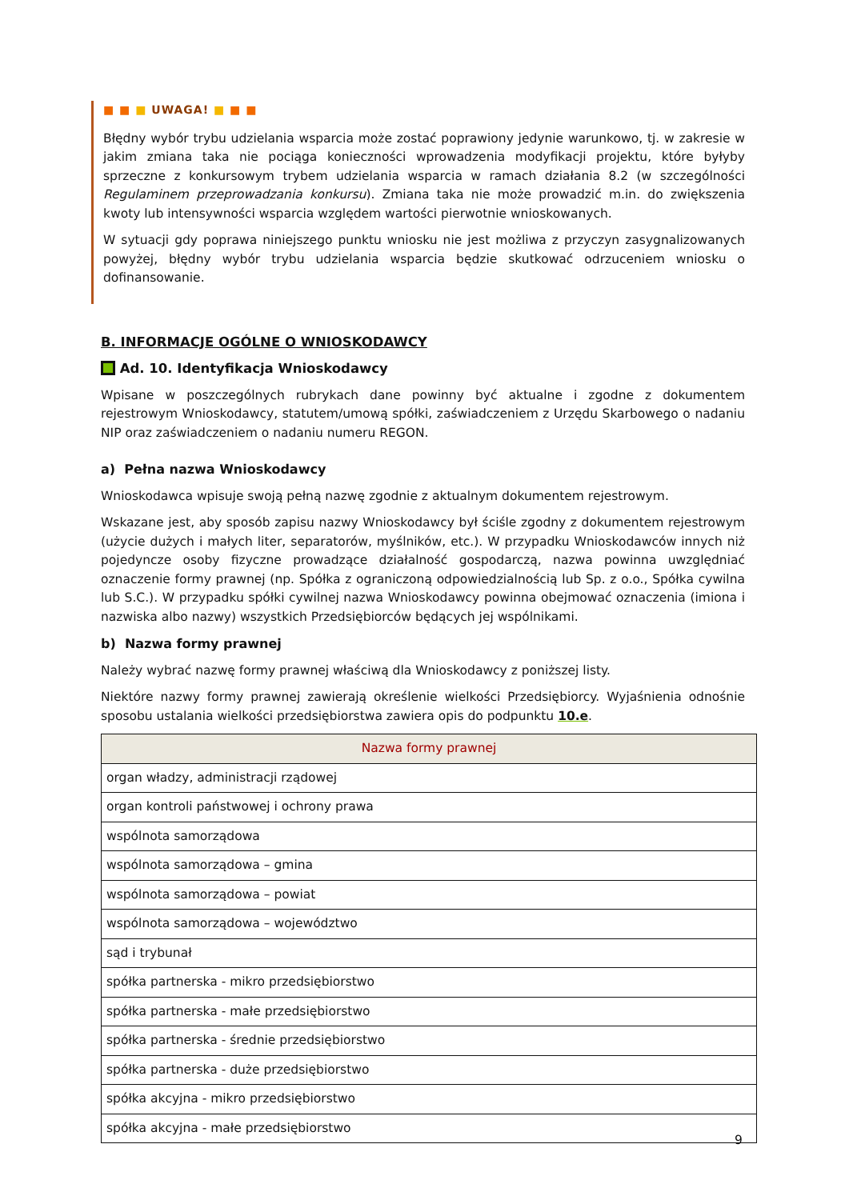■ ■ ■ UWAGA! ■ ■ ■
Błędny wybór trybu udzielania wsparcia może zostać poprawiony jedynie warunkowo, tj. w zakresie w jakim zmiana taka nie pociąga konieczności wprowadzenia modyfikacji projektu, które byłyby sprzeczne z konkursowym trybem udzielania wsparcia w ramach działania 8.2 (w szczególności Regulaminem przeprowadzania konkursu). Zmiana taka nie może prowadzić m.in. do zwiększenia kwoty lub intensywności wsparcia względem wartości pierwotnie wnioskowanych.
W sytuacji gdy poprawa niniejszego punktu wniosku nie jest możliwa z przyczyn zasygnalizowanych powyżej, błędny wybór trybu udzielania wsparcia będzie skutkować odrzuceniem wniosku o dofinansowanie.
B. INFORMACJE OGÓLNE O WNIOSKODAWCY
Ad. 10. Identyfikacja Wnioskodawcy
Wpisane w poszczególnych rubrykach dane powinny być aktualne i zgodne z dokumentem rejestrowym Wnioskodawcy, statutem/umową spółki, zaświadczeniem z Urzędu Skarbowego o nadaniu NIP oraz zaświadczeniem o nadaniu numeru REGON.
a) Pełna nazwa Wnioskodawcy
Wnioskodawca wpisuje swoją pełną nazwę zgodnie z aktualnym dokumentem rejestrowym.
Wskazane jest, aby sposób zapisu nazwy Wnioskodawcy był ściśle zgodny z dokumentem rejestrowym (użycie dużych i małych liter, separatorów, myślników, etc.). W przypadku Wnioskodawców innych niż pojedyncze osoby fizyczne prowadzące działalność gospodarczą, nazwa powinna uwzględniać oznaczenie formy prawnej (np. Spółka z ograniczoną odpowiedzialnością lub Sp. z o.o., Spółka cywilna lub S.C.). W przypadku spółki cywilnej nazwa Wnioskodawcy powinna obejmować oznaczenia (imiona i nazwiska albo nazwy) wszystkich Przedsiębiorców będących jej wspólnikami.
b) Nazwa formy prawnej
Należy wybrać nazwę formy prawnej właściwą dla Wnioskodawcy z poniższej listy.
Niektóre nazwy formy prawnej zawierają określenie wielkości Przedsiębiorcy. Wyjaśnienia odnośnie sposobu ustalania wielkości przedsiębiorstwa zawiera opis do podpunktu 10.e.
| Nazwa formy prawnej |
| --- |
| organ władzy, administracji rządowej |
| organ kontroli państwowej i ochrony prawa |
| wspólnota samorządowa |
| wspólnota samorządowa – gmina |
| wspólnota samorządowa – powiat |
| wspólnota samorządowa – województwo |
| sąd i trybunał |
| spółka partnerska - mikro przedsiębiorstwo |
| spółka partnerska - małe przedsiębiorstwo |
| spółka partnerska - średnie przedsiębiorstwo |
| spółka partnerska - duże przedsiębiorstwo |
| spółka akcyjna - mikro przedsiębiorstwo |
| spółka akcyjna - małe przedsiębiorstwo |
9